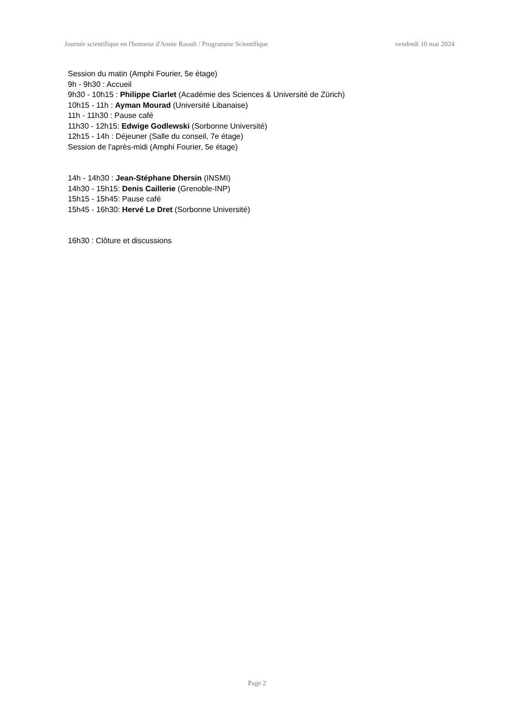Journée scientifique en l'honneur d'Annie Raoult / Programme Scientifique vendredi 10 mai 2024
Session du matin (Amphi Fourier, 5e étage)
9h - 9h30 : Accueil
9h30 - 10h15 : Philippe Ciarlet (Académie des Sciences & Université de Zürich)
10h15 - 11h : Ayman Mourad (Université Libanaise)
11h - 11h30 : Pause café
11h30 - 12h15: Edwige Godlewski (Sorbonne Université)
12h15 - 14h : Déjeuner (Salle du conseil, 7e étage)
Session de l'après-midi (Amphi Fourier, 5e étage)
14h - 14h30 : Jean-Stéphane Dhersin (INSMI)
14h30 - 15h15: Denis Caillerie (Grenoble-INP)
15h15 - 15h45: Pause café
15h45 - 16h30: Hervé Le Dret (Sorbonne Université)
16h30 : Clôture et discussions
Page 2